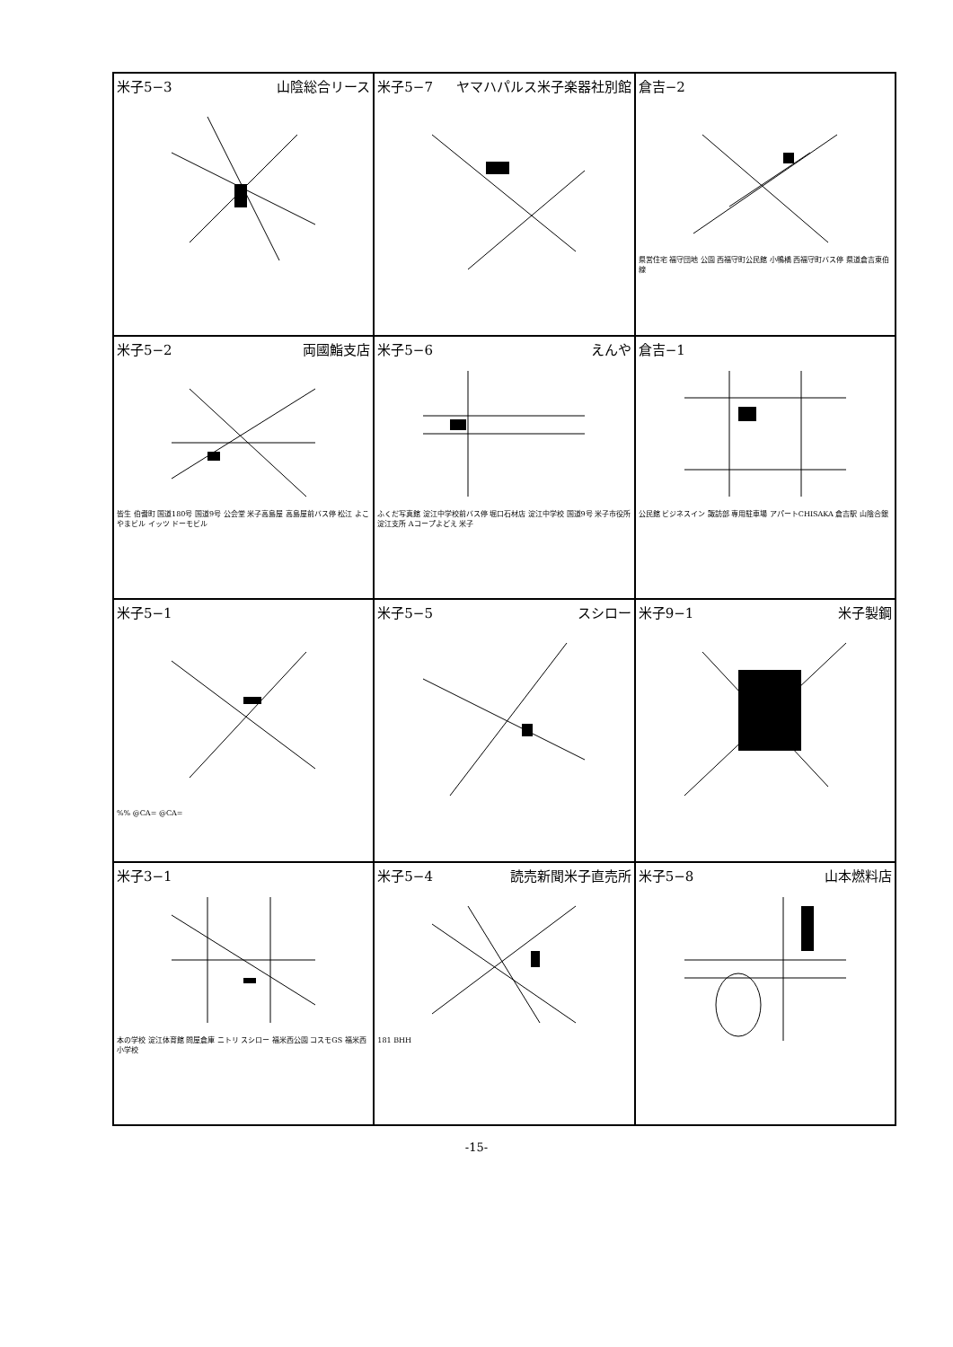| 米子5−3 山陰総合リース | 米子5−7 ヤマハパルス米子楽器社別館 | 倉吉−2 県営住宅 福守団地 公園 西福守町公民館 小鴨橋 西福守町バス停 県道倉吉東伯線 |
| 米子5−2 両國鮨支店 皆生 伯耆町 国道180号 国道9号 公会堂 米子高島屋 高島屋前バス停 松江 よこやまビル イッツ ドーモビル | 米子5−6 えんや ふくだ写真館 淀江中学校前バス停 堀口石材店 淀江中学校 国道9号 米子市役所淀江支所 Aコープよどえ 米子 | 倉吉−1 公民館 ビジネスイン 諏訪部 専用駐車場 アパートCHISAKA 倉吉駅 山陰合銀 |
| 米子5−1 %% @CA= @CA= | 米子5−5 スシロー | 米子9−1 米子製鋼 |
| 米子3−1 本の学校 淀江体育館 問屋倉庫 ニトリ スシロー 福米西公園 コスモGS 福米西小学校 | 米子5−4 読売新聞米子直売所 181 BHH | 米子5−8 山本燃料店 |
-15-